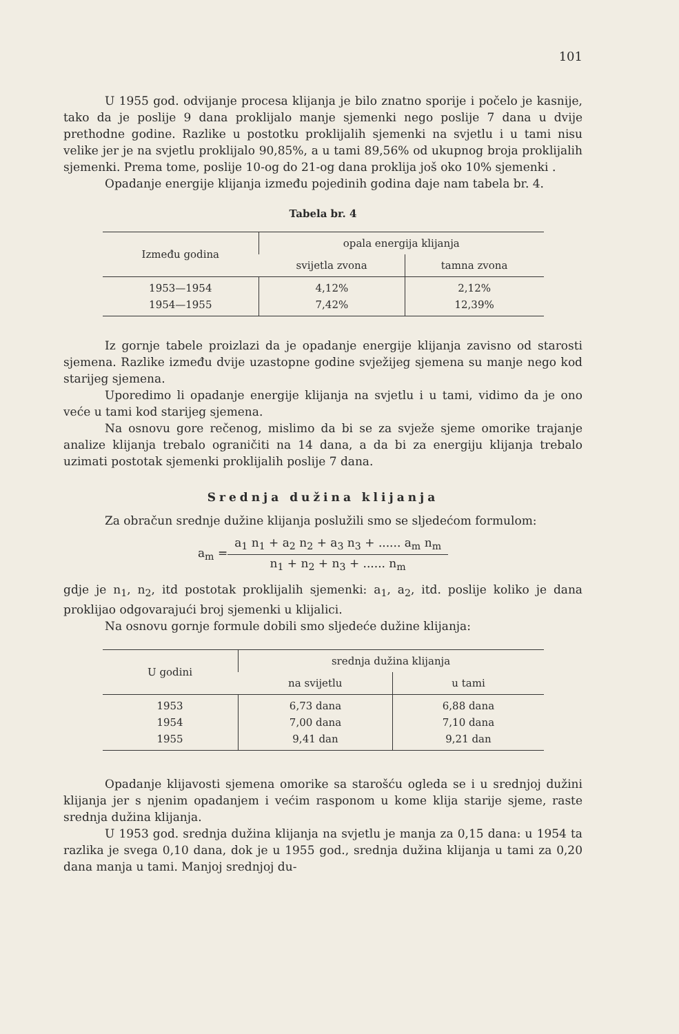101
U 1955 god. odvijanje procesa klijanja je bilo znatno sporije i počelo je kasnije, tako da je poslije 9 dana proklijalo manje sjemenki nego poslije 7 dana u dvije prethodne godine. Razlike u postotku proklijalih sjemenki na svjetlu i u tami nisu velike jer je na svjetlu proklijalo 90,85%, a u tami 89,56% od ukupnog broja proklijalih sjemenki. Prema tome, poslije 10-og do 21-og dana proklija još oko 10% sjemenki .
Opadanje energije klijanja između pojedinih godina daje nam tabela br. 4.
Tabela br. 4
| Između godina | opala energija klijanja | |
| --- | --- | --- |
| | svijetla zvona | tamna zvona |
| 1953—1954 1954—1955 | 4,12% 7,42% | 2,12% 12,39% |
Iz gornje tabele proizlazi da je opadanje energije klijanja zavisno od starosti sjemena. Razlike između dvije uzastopne godine svježijeg sjemena su manje nego kod starijeg sjemena.
Uporedimo li opadanje energije klijanja na svjetlu i u tami, vidimo da je ono veće u tami kod starijeg sjemena.
Na osnovu gore rečenog, mislimo da bi se za svježe sjeme omorike trajanje analize klijanja trebalo ograničiti na 14 dana, a da bi za energiju klijanja trebalo uzimati postotak sjemenki proklijalih poslije 7 dana.
Srednja dužina klijanja
Za obračun srednje dužine klijanja poslužili smo se sljedećom formulom:
a<sub>m</sub> =
a<sub>1</sub> n<sub>1</sub> + a<sub>2</sub> n<sub>2</sub> + a<sub>3</sub> n<sub>3</sub> + ...... a<sub>m</sub> n<sub>m</sub>
n<sub>1</sub> + n<sub>2</sub> + n<sub>3</sub> + ...... n<sub>m</sub>
gdje je n<sub>1</sub>, n<sub>2</sub>, itd postotak proklijalih sjemenki: a<sub>1</sub>, a<sub>2</sub>, itd. poslije koliko je dana proklijao odgovarajući broj sjemenki u klijalici.
Na osnovu gornje formule dobili smo sljedeće dužine klijanja:
| U godini | srednja dužina klijanja | |
| --- | --- | --- |
| | na svijetlu | u tami |
| 1953 1954 1955 | 6,73 dana 7,00 dana 9,41 dan | 6,88 dana 7,10 dana 9,21 dan |
Opadanje klijavosti sjemena omorike sa starošću ogleda se i u srednjoj dužini klijanja jer s njenim opadanjem i većim rasponom u kome klija starije sjeme, raste srednja dužina klijanja.
U 1953 god. srednja dužina klijanja na svjetlu je manja za 0,15 dana: u 1954 ta razlika je svega 0,10 dana, dok je u 1955 god., srednja dužina klijanja u tami za 0,20 dana manja u tami. Manjoj srednjoj du-